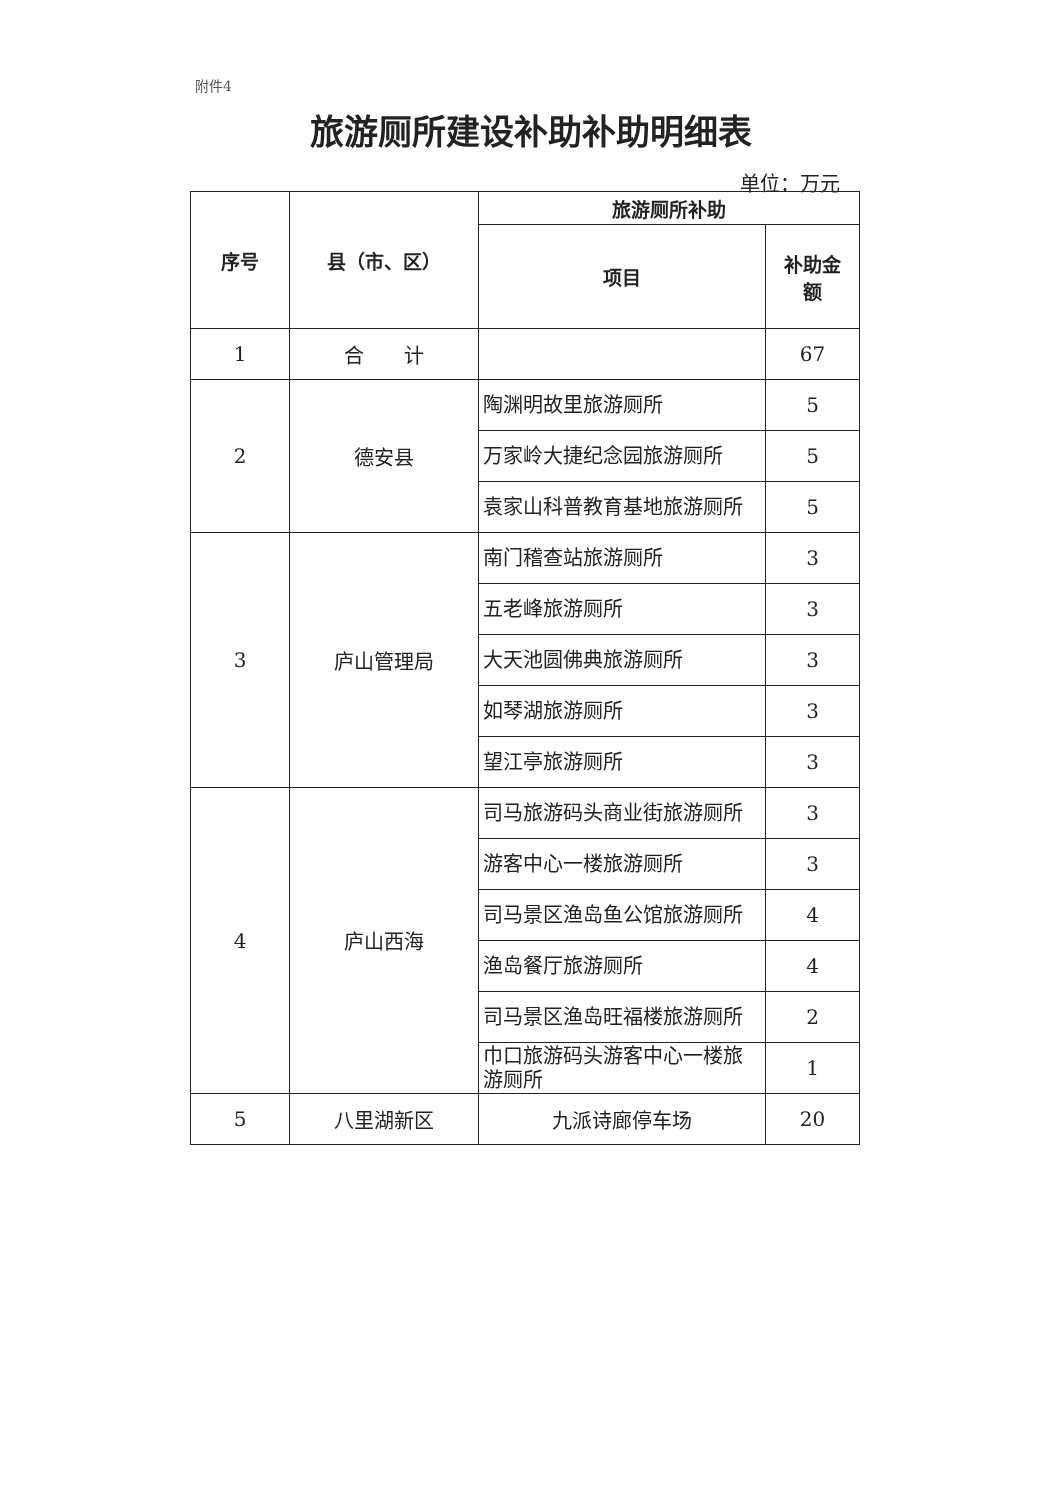附件4
旅游厕所建设补助补助明细表
单位：万元
| 序号 | 县（市、区） | 旅游厕所补助 | |
| --- | --- | --- | --- |
| | | 项目 | 补助金 额 |
| 1 | 合 计 | | 67 |
| 2 | 德安县 | 陶渊明故里旅游厕所 | 5 |
| | | 万家岭大捷纪念园旅游厕所 | 5 |
| | | 袁家山科普教育基地旅游厕所 | 5 |
| 3 | 庐山管理局 | 南门稽查站旅游厕所 | 3 |
| | | 五老峰旅游厕所 | 3 |
| | | 大天池圆佛典旅游厕所 | 3 |
| | | 如琴湖旅游厕所 | 3 |
| | | 望江亭旅游厕所 | 3 |
| 4 | 庐山西海 | 司马旅游码头商业街旅游厕所 | 3 |
| | | 游客中心一楼旅游厕所 | 3 |
| | | 司马景区渔岛鱼公馆旅游厕所 | 4 |
| | | 渔岛餐厅旅游厕所 | 4 |
| | | 司马景区渔岛旺福楼旅游厕所 | 2 |
| | | 巾口旅游码头游客中心一楼旅游厕所 | 1 |
| 5 | 八里湖新区 | 九派诗廊停车场 | 20 |